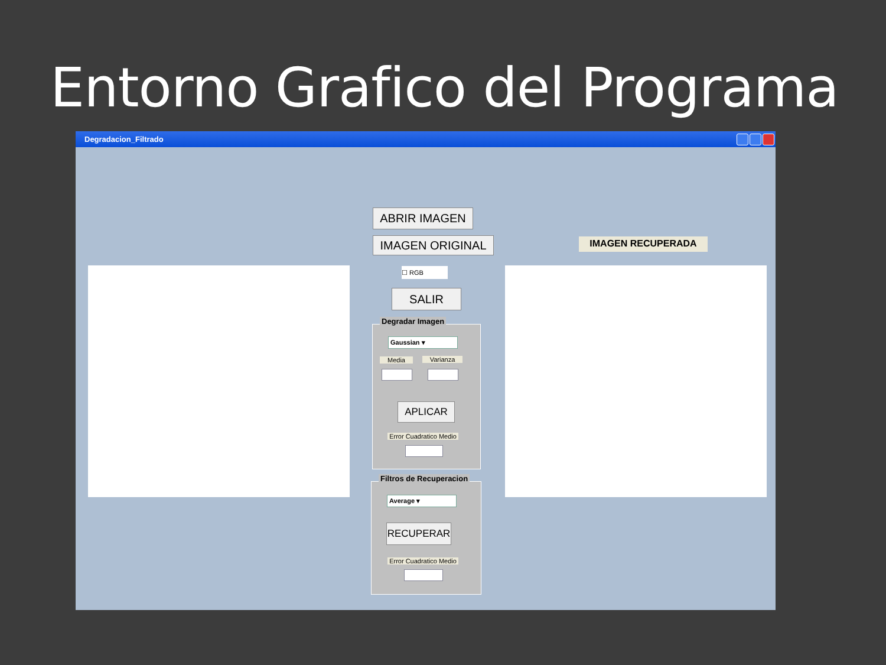Entorno Grafico del Programa
Degradacion_Filtrado
ABRIR IMAGEN
IMAGEN ORIGINAL IMAGEN RECUPERADA
☐ RGB
SALIR
Degradar Imagen
Gaussian ▾
Media Varianza
APLICAR
Error Cuadratico Medio
Filtros de Recuperacion
Average ▾
RECUPERAR
Error Cuadratico Medio